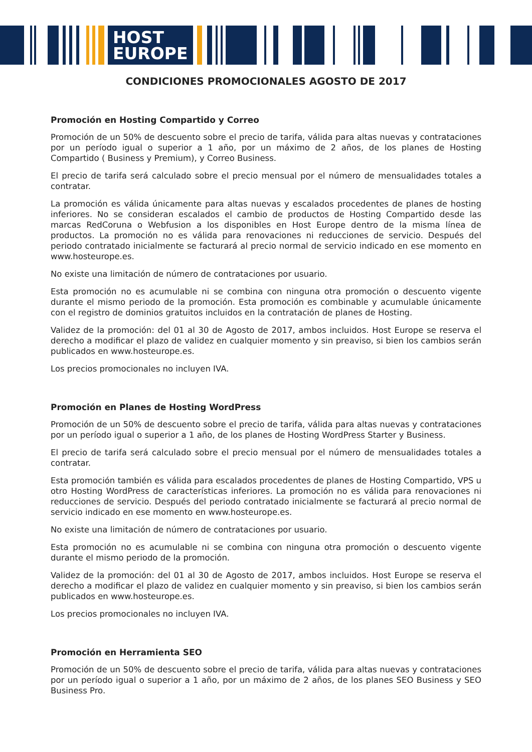HOST
EUROPE
CONDICIONES PROMOCIONALES AGOSTO DE 2017
Promoción en Hosting Compartido y Correo
Promoción de un 50% de descuento sobre el precio de tarifa, válida para altas nuevas y contrataciones por un período igual o superior a 1 año, por un máximo de 2 años, de los planes de Hosting Compartido ( Business y Premium), y Correo Business.
El precio de tarifa será calculado sobre el precio mensual por el número de mensualidades totales a contratar.
La promoción es válida únicamente para altas nuevas y escalados procedentes de planes de hosting inferiores. No se consideran escalados el cambio de productos de Hosting Compartido desde las marcas RedCoruna o Webfusion a los disponibles en Host Europe dentro de la misma línea de productos. La promoción no es válida para renovaciones ni reducciones de servicio. Después del periodo contratado inicialmente se facturará al precio normal de servicio indicado en ese momento en www.hosteurope.es.
No existe una limitación de número de contrataciones por usuario.
Esta promoción no es acumulable ni se combina con ninguna otra promoción o descuento vigente durante el mismo periodo de la promoción. Esta promoción es combinable y acumulable únicamente con el registro de dominios gratuitos incluidos en la contratación de planes de Hosting.
Validez de la promoción: del 01 al 30 de Agosto de 2017, ambos incluidos. Host Europe se reserva el derecho a modificar el plazo de validez en cualquier momento y sin preaviso, si bien los cambios serán publicados en www.hosteurope.es.
Los precios promocionales no incluyen IVA.
Promoción en Planes de Hosting WordPress
Promoción de un 50% de descuento sobre el precio de tarifa, válida para altas nuevas y contrataciones por un período igual o superior a 1 año, de los planes de Hosting WordPress Starter y Business.
El precio de tarifa será calculado sobre el precio mensual por el número de mensualidades totales a contratar.
Esta promoción también es válida para escalados procedentes de planes de Hosting Compartido, VPS u otro Hosting WordPress de características inferiores. La promoción no es válida para renovaciones ni reducciones de servicio. Después del periodo contratado inicialmente se facturará al precio normal de servicio indicado en ese momento en www.hosteurope.es.
No existe una limitación de número de contrataciones por usuario.
Esta promoción no es acumulable ni se combina con ninguna otra promoción o descuento vigente durante el mismo periodo de la promoción.
Validez de la promoción: del 01 al 30 de Agosto de 2017, ambos incluidos. Host Europe se reserva el derecho a modificar el plazo de validez en cualquier momento y sin preaviso, si bien los cambios serán publicados en www.hosteurope.es.
Los precios promocionales no incluyen IVA.
Promoción en Herramienta SEO
Promoción de un 50% de descuento sobre el precio de tarifa, válida para altas nuevas y contrataciones por un período igual o superior a 1 año, por un máximo de 2 años, de los planes SEO Business y SEO Business Pro.